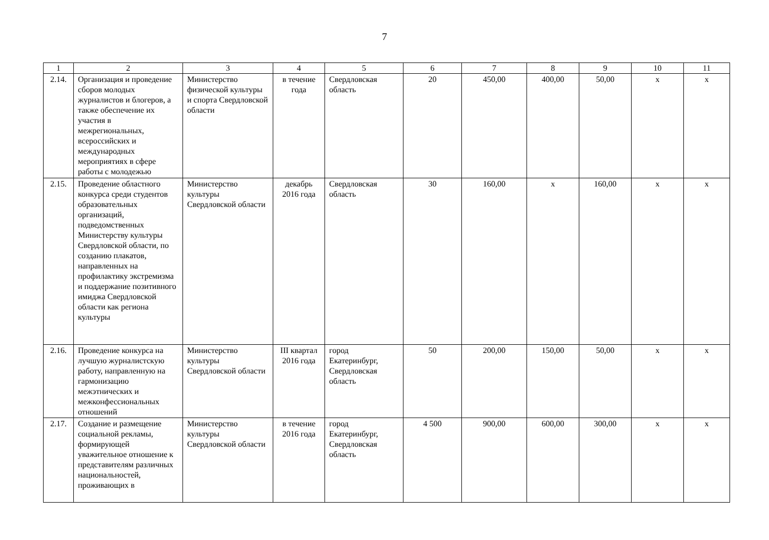7
| 1 | 2 | 3 | 4 | 5 | 6 | 7 | 8 | 9 | 10 | 11 |
| --- | --- | --- | --- | --- | --- | --- | --- | --- | --- | --- |
| 2.14. | Организация и проведение сборов молодых журналистов и блогеров, а также обеспечение их участия в межрегиональных, всероссийских и международных мероприятиях в сфере работы с молодежью | Министерство физической культуры и спорта Свердловской области | в течение года | Свердловская область | 20 | 450,00 | 400,00 | 50,00 | х | х |
| 2.15. | Проведение областного конкурса среди студентов образовательных организаций, подведомственных Министерству культуры Свердловской области, по созданию плакатов, направленных на профилактику экстремизма и поддержание позитивного имиджа Свердловской области как региона культуры | Министерство культуры Свердловской области | декабрь 2016 года | Свердловская область | 30 | 160,00 | х | 160,00 | х | х |
| 2.16. | Проведение конкурса на лучшую журналистскую работу, направленную на гармонизацию межэтнических и межконфессиональных отношений | Министерство культуры Свердловской области | III квартал 2016 года | город Екатеринбург, Свердловская область | 50 | 200,00 | 150,00 | 50,00 | х | х |
| 2.17. | Создание и размещение социальной рекламы, формирующей уважительное отношение к представителям различных национальностей, проживающих в | Министерство культуры Свердловской области | в течение 2016 года | город Екатеринбург, Свердловская область | 4 500 | 900,00 | 600,00 | 300,00 | х | х |